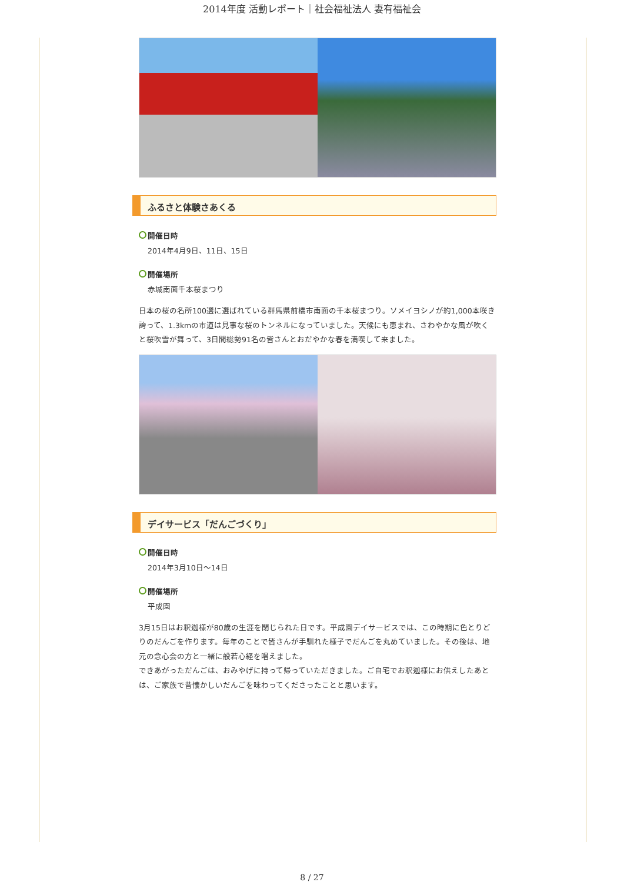2014年度 活動レポート｜社会福祉法人 妻有福祉会
ふるさと体験さあくる
開催日時
2014年4月9日、11日、15日
開催場所
赤城南面千本桜まつり
日本の桜の名所100選に選ばれている群馬県前橋市南面の千本桜まつり。ソメイヨシノが約1,000本咲き誇って、1.3kmの市道は見事な桜のトンネルになっていました。天候にも恵まれ、さわやかな風が吹くと桜吹雪が舞って、3日間総勢91名の皆さんとおだやかな春を満喫して来ました。
デイサービス「だんごづくり」
開催日時
2014年3月10日～14日
開催場所
平成園
3月15日はお釈迦様が80歳の生涯を閉じられた日です。平成園デイサービスでは、この時期に色とりどりのだんごを作ります。毎年のことで皆さんが手馴れた様子でだんごを丸めていました。その後は、地元の念心会の方と一緒に般若心経を唱えました。
できあがっただんごは、おみやげに持って帰っていただきました。ご自宅でお釈迦様にお供えしたあとは、ご家族で昔懐かしいだんごを味わってくださったことと思います。
8 / 27